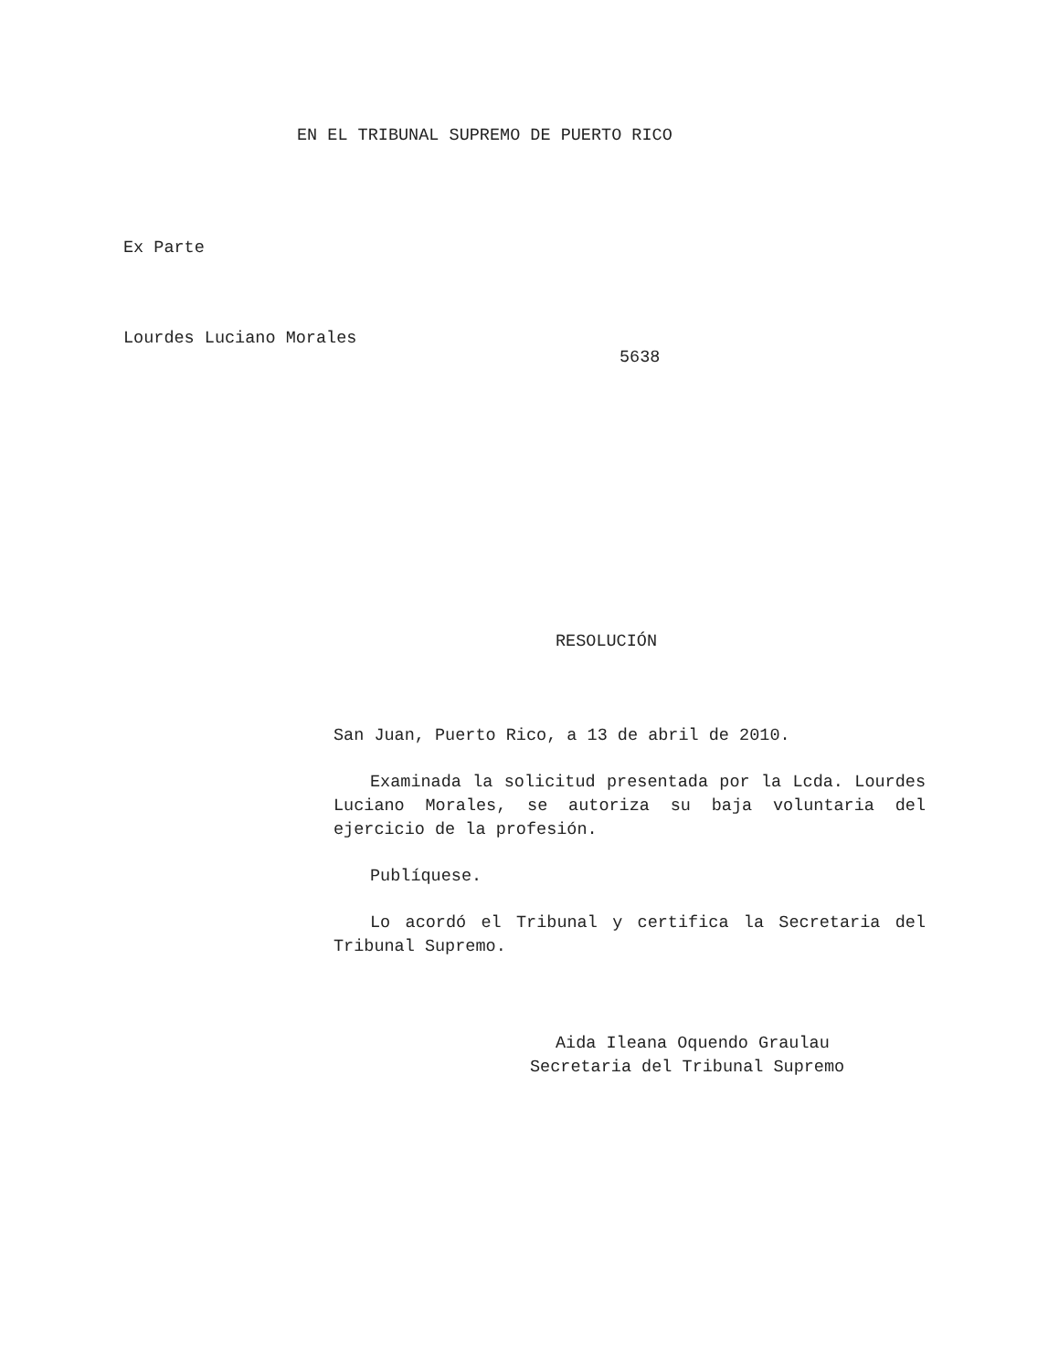EN EL TRIBUNAL SUPREMO DE PUERTO RICO
Ex Parte
Lourdes Luciano Morales
5638
RESOLUCIÓN
San Juan, Puerto Rico, a 13 de abril de 2010.
Examinada la solicitud presentada por la Lcda. Lourdes Luciano Morales, se autoriza su baja voluntaria del ejercicio de la profesión.
Publíquese.
Lo acordó el Tribunal y certifica la Secretaria del Tribunal Supremo.
Aida Ileana Oquendo Graulau
Secretaria del Tribunal Supremo